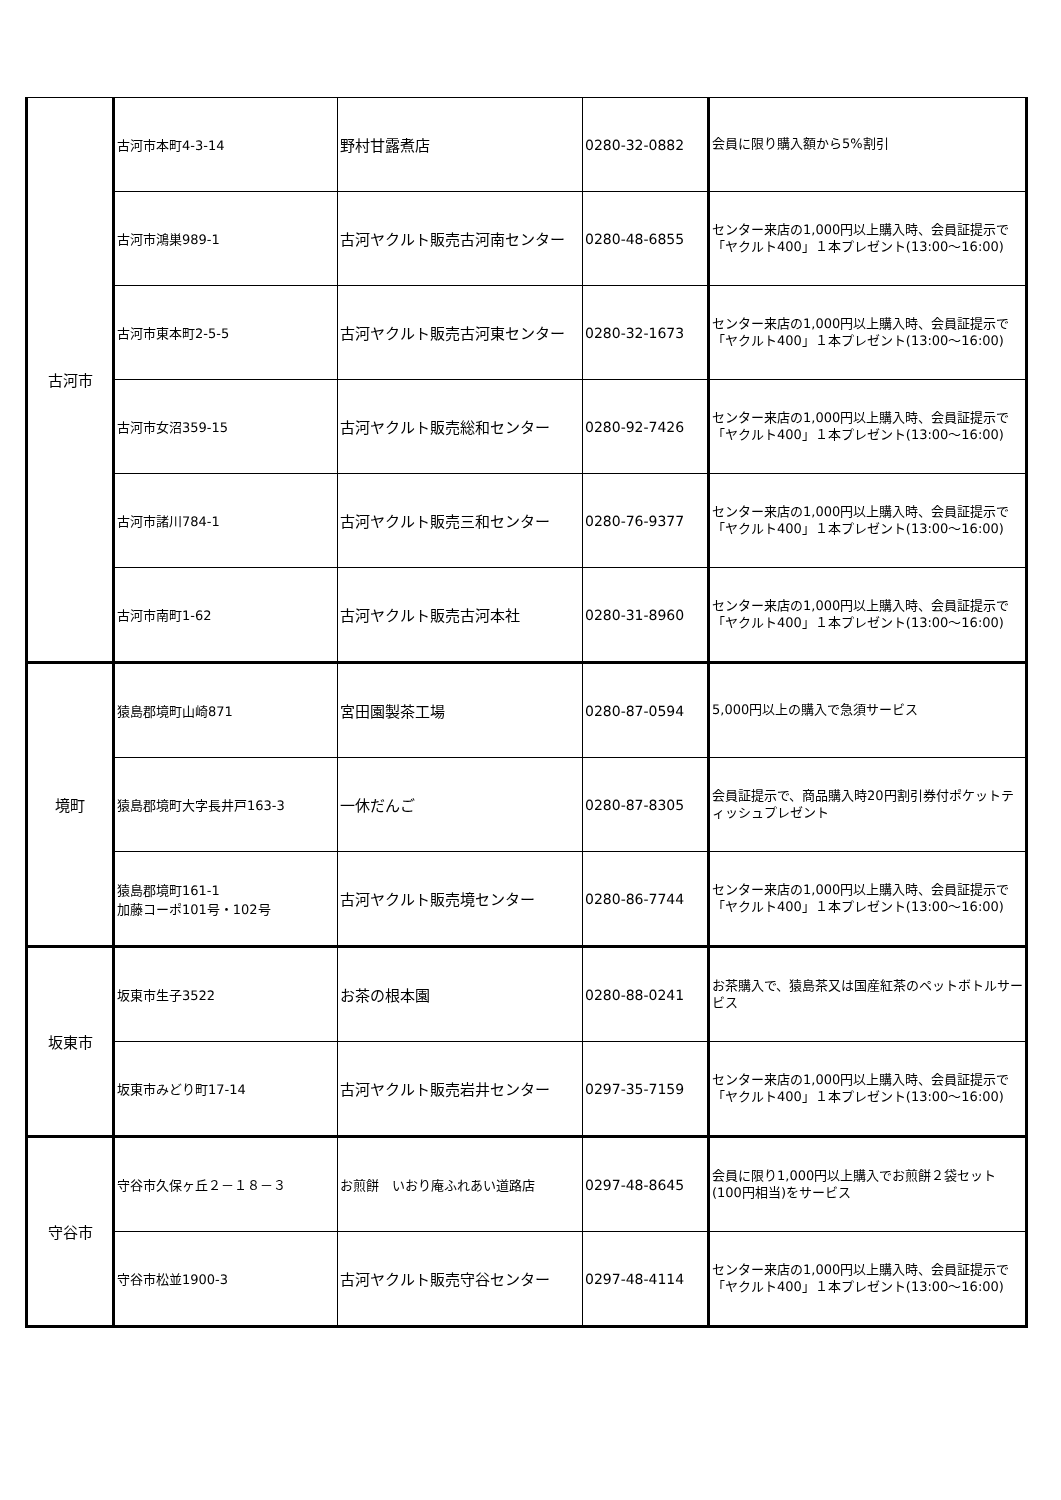| 古河市 | 古河市本町4-3-14 | 野村甘露煮店 | 0280-32-0882 | 会員に限り購入額から5%割引 |
| | 古河市鴻巣989-1 | 古河ヤクルト販売古河南センター | 0280-48-6855 | センター来店の1,000円以上購入時、会員証提示で「ヤクルト400」１本プレゼント(13:00～16:00) |
| | 古河市東本町2-5-5 | 古河ヤクルト販売古河東センター | 0280-32-1673 | センター来店の1,000円以上購入時、会員証提示で「ヤクルト400」１本プレゼント(13:00～16:00) |
| | 古河市女沼359-15 | 古河ヤクルト販売総和センター | 0280-92-7426 | センター来店の1,000円以上購入時、会員証提示で「ヤクルト400」１本プレゼント(13:00～16:00) |
| | 古河市諸川784-1 | 古河ヤクルト販売三和センター | 0280-76-9377 | センター来店の1,000円以上購入時、会員証提示で「ヤクルト400」１本プレゼント(13:00～16:00) |
| | 古河市南町1-62 | 古河ヤクルト販売古河本社 | 0280-31-8960 | センター来店の1,000円以上購入時、会員証提示で「ヤクルト400」１本プレゼント(13:00～16:00) |
| 境町 | 猿島郡境町山崎871 | 宮田園製茶工場 | 0280-87-0594 | 5,000円以上の購入で急須サービス |
| | 猿島郡境町大字長井戸163-3 | 一休だんご | 0280-87-8305 | 会員証提示で、商品購入時20円割引券付ポケットティッシュプレゼント |
| | 猿島郡境町161-1 加藤コーポ101号・102号 | 古河ヤクルト販売境センター | 0280-86-7744 | センター来店の1,000円以上購入時、会員証提示で「ヤクルト400」１本プレゼント(13:00～16:00) |
| 坂東市 | 坂東市生子3522 | お茶の根本園 | 0280-88-0241 | お茶購入で、猿島茶又は国産紅茶のペットボトルサービス |
| | 坂東市みどり町17-14 | 古河ヤクルト販売岩井センター | 0297-35-7159 | センター来店の1,000円以上購入時、会員証提示で「ヤクルト400」１本プレゼント(13:00～16:00) |
| 守谷市 | 守谷市久保ヶ丘２－１８－３ | お煎餅 いおり庵ふれあい道路店 | 0297-48-8645 | 会員に限り1,000円以上購入でお煎餅２袋セット(100円相当)をサービス |
| | 守谷市松並1900-3 | 古河ヤクルト販売守谷センター | 0297-48-4114 | センター来店の1,000円以上購入時、会員証提示で「ヤクルト400」１本プレゼント(13:00～16:00) |